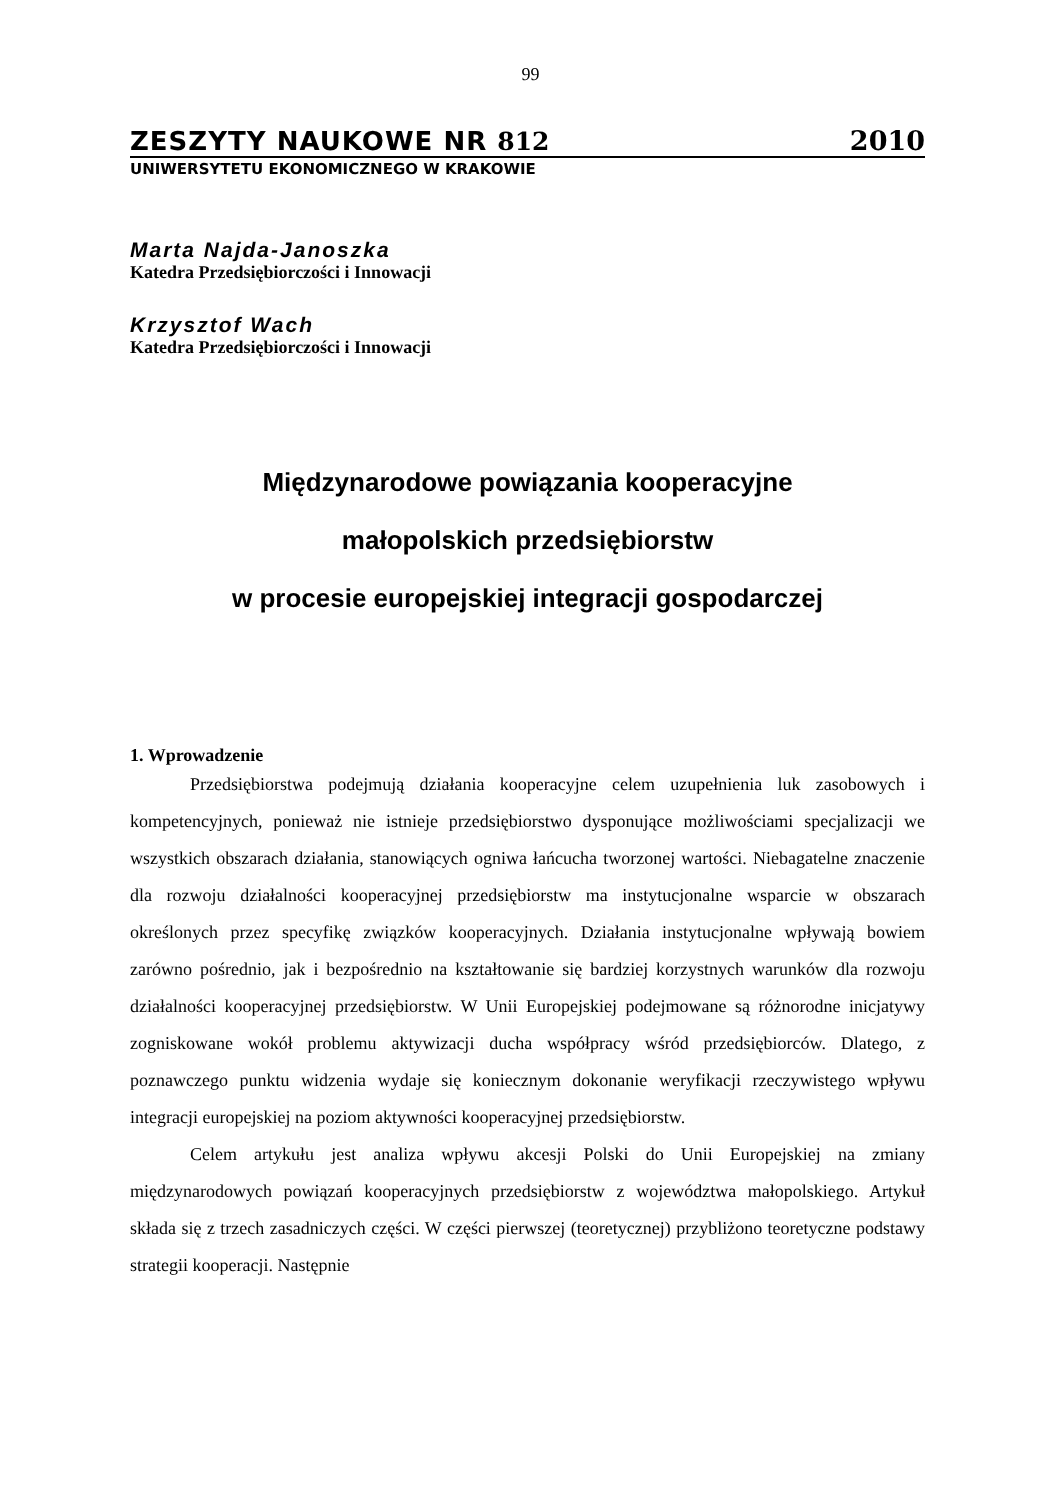99
ZESZYTY NAUKOWE NR 812 2010
UNIWERSYTETU EKONOMICZNEGO W KRAKOWIE
Marta Najda-Janoszka
Katedra Przedsiębiorczości i Innowacji
Krzysztof Wach
Katedra Przedsiębiorczości i Innowacji
Międzynarodowe powiązania kooperacyjne
małopolskich przedsiębiorstw
w procesie europejskiej integracji gospodarczej
1. Wprowadzenie
Przedsiębiorstwa podejmują działania kooperacyjne celem uzupełnienia luk zasobowych i kompetencyjnych, ponieważ nie istnieje przedsiębiorstwo dysponujące możliwościami specjalizacji we wszystkich obszarach działania, stanowiących ogniwa łańcucha tworzonej wartości. Niebagatelne znaczenie dla rozwoju działalności kooperacyjnej przedsiębiorstw ma instytucjonalne wsparcie w obszarach określonych przez specyfikę związków kooperacyjnych. Działania instytucjonalne wpływają bowiem zarówno pośrednio, jak i bezpośrednio na kształtowanie się bardziej korzystnych warunków dla rozwoju działalności kooperacyjnej przedsiębiorstw. W Unii Europejskiej podejmowane są różnorodne inicjatywy zogniskowane wokół problemu aktywizacji ducha współpracy wśród przedsiębiorców. Dlatego, z poznawczego punktu widzenia wydaje się koniecznym dokonanie weryfikacji rzeczywistego wpływu integracji europejskiej na poziom aktywności kooperacyjnej przedsiębiorstw.
Celem artykułu jest analiza wpływu akcesji Polski do Unii Europejskiej na zmiany międzynarodowych powiązań kooperacyjnych przedsiębiorstw z województwa małopolskiego. Artykuł składa się z trzech zasadniczych części. W części pierwszej (teoretycznej) przybliżono teoretyczne podstawy strategii kooperacji. Następnie